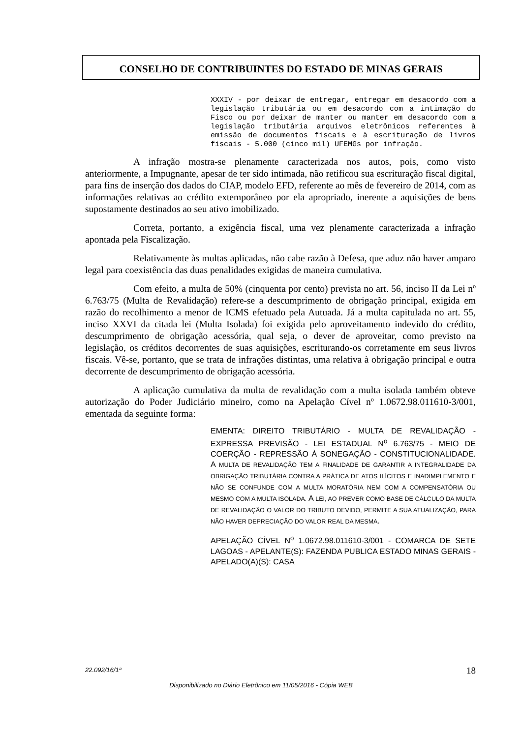CONSELHO DE CONTRIBUINTES DO ESTADO DE MINAS GERAIS
XXXIV - por deixar de entregar, entregar em desacordo com a legislação tributária ou em desacordo com a intimação do Fisco ou por deixar de manter ou manter em desacordo com a legislação tributária arquivos eletrônicos referentes à emissão de documentos fiscais e à escrituração de livros fiscais - 5.000 (cinco mil) UFEMGs por infração.
A infração mostra-se plenamente caracterizada nos autos, pois, como visto anteriormente, a Impugnante, apesar de ter sido intimada, não retificou sua escrituração fiscal digital, para fins de inserção dos dados do CIAP, modelo EFD, referente ao mês de fevereiro de 2014, com as informações relativas ao crédito extemporâneo por ela apropriado, inerente a aquisições de bens supostamente destinados ao seu ativo imobilizado.
Correta, portanto, a exigência fiscal, uma vez plenamente caracterizada a infração apontada pela Fiscalização.
Relativamente às multas aplicadas, não cabe razão à Defesa, que aduz não haver amparo legal para coexistência das duas penalidades exigidas de maneira cumulativa.
Com efeito, a multa de 50% (cinquenta por cento) prevista no art. 56, inciso II da Lei nº 6.763/75 (Multa de Revalidação) refere-se a descumprimento de obrigação principal, exigida em razão do recolhimento a menor de ICMS efetuado pela Autuada. Já a multa capitulada no art. 55, inciso XXVI da citada lei (Multa Isolada) foi exigida pelo aproveitamento indevido do crédito, descumprimento de obrigação acessória, qual seja, o dever de aproveitar, como previsto na legislação, os créditos decorrentes de suas aquisições, escriturando-os corretamente em seus livros fiscais. Vê-se, portanto, que se trata de infrações distintas, uma relativa à obrigação principal e outra decorrente de descumprimento de obrigação acessória.
A aplicação cumulativa da multa de revalidação com a multa isolada também obteve autorização do Poder Judiciário mineiro, como na Apelação Cível nº 1.0672.98.011610-3/001, ementada da seguinte forma:
EMENTA: DIREITO TRIBUTÁRIO - MULTA DE REVALIDAÇÃO - EXPRESSA PREVISÃO - LEI ESTADUAL N<sup>o</sup> 6.763/75 - MEIO DE COERÇÃO - REPRESSÃO À SONEGAÇÃO - CONSTITUCIONALIDADE. A MULTA DE REVALIDAÇÃO TEM A FINALIDADE DE GARANTIR A INTEGRALIDADE DA OBRIGAÇÃO TRIBUTÁRIA CONTRA A PRÁTICA DE ATOS ILÍCITOS E INADIMPLEMENTO E NÃO SE CONFUNDE COM A MULTA MORATÓRIA NEM COM A COMPENSATÓRIA OU MESMO COM A MULTA ISOLADA. A LEI, AO PREVER COMO BASE DE CÁLCULO DA MULTA DE REVALIDAÇÃO O VALOR DO TRIBUTO DEVIDO, PERMITE A SUA ATUALIZAÇÃO, PARA NÃO HAVER DEPRECIAÇÃO DO VALOR REAL DA MESMA.
APELAÇÃO CÍVEL N<sup>o</sup> 1.0672.98.011610-3/001 - COMARCA DE SETE LAGOAS - APELANTE(S): FAZENDA PUBLICA ESTADO MINAS GERAIS - APELADO(A)(S): CASA
22.092/16/1ª 18
Disponibilizado no Diário Eletrônico em 11/05/2016 - Cópia WEB